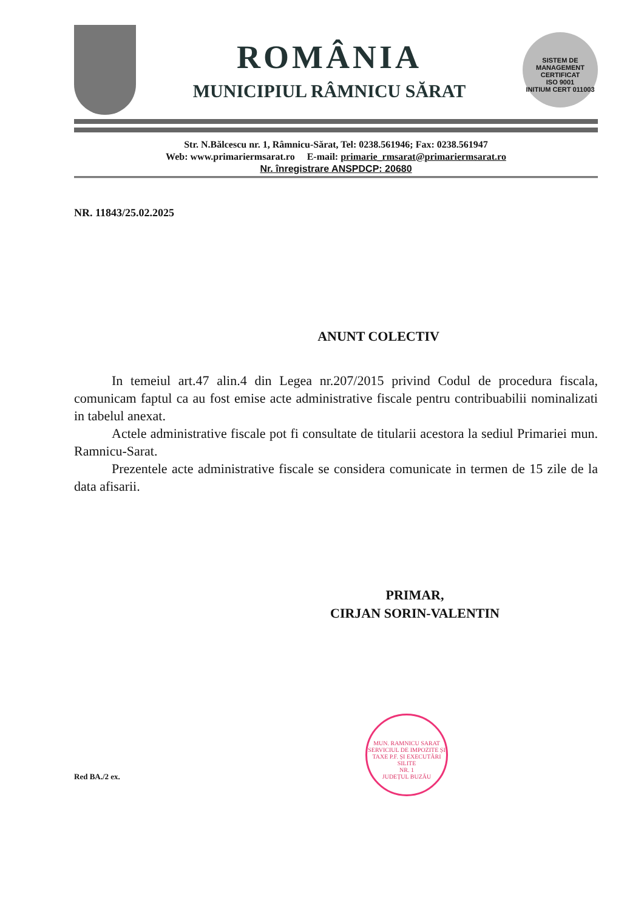ROMÂNIA
MUNICIPIUL RÂMNICU SĂRAT
SISTEM DE MANAGEMENT
CERTIFICAT
ISO 9001
INITIUM CERT 011003
Str. N.Bălcescu nr. 1, Râmnicu-Sărat, Tel: 0238.561946; Fax: 0238.561947
Web: www.primariermsarat.ro E-mail: primarie_rmsarat@primariermsarat.ro
Nr. înregistrare ANSPDCP: 20680
NR. 11843/25.02.2025
ANUNT COLECTIV
In temeiul art.47 alin.4 din Legea nr.207/2015 privind Codul de procedura fiscala, comunicam faptul ca au fost emise acte administrative fiscale pentru contribuabilii nominalizati in tabelul anexat.
Actele administrative fiscale pot fi consultate de titularii acestora la sediul Primariei mun. Ramnicu-Sarat.
Prezentele acte administrative fiscale se considera comunicate in termen de 15 zile de la data afisarii.
PRIMAR,
CIRJAN SORIN-VALENTIN
MUN. RAMNICU SARAT
SERVICIUL DE IMPOZITE ȘI TAXE P.F. ȘI EXECUTĂRI SILITE
NR. 1
JUDEȚUL BUZĂU
Red BA./2 ex.